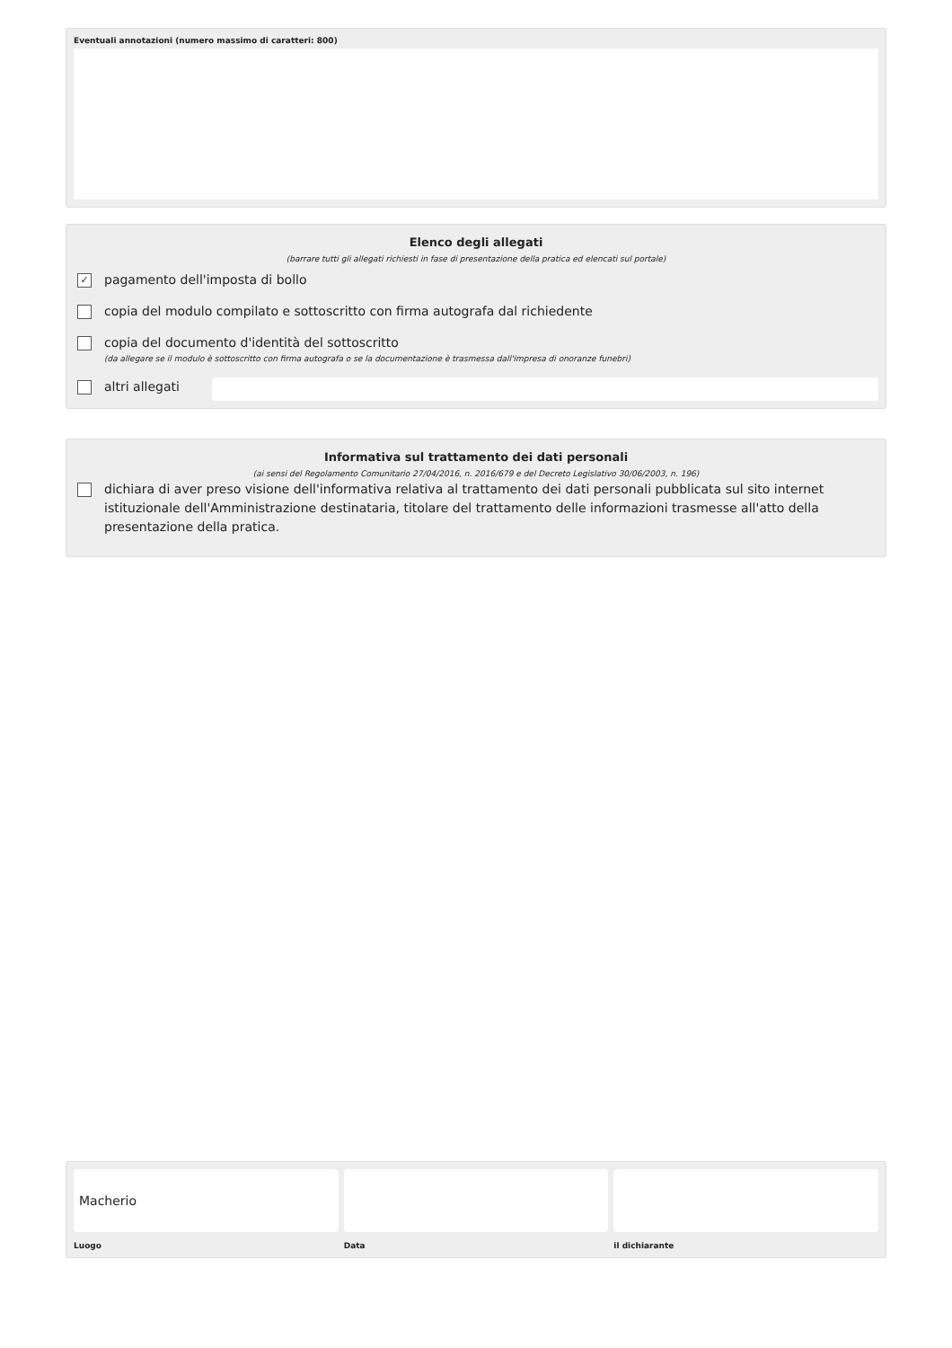Eventuali annotazioni (numero massimo di caratteri: 800)
Elenco degli allegati
(barrare tutti gli allegati richiesti in fase di presentazione della pratica ed elencati sul portale)
✓ pagamento dell'imposta di bollo
copia del modulo compilato e sottoscritto con firma autografa dal richiedente
copia del documento d'identità del sottoscritto
(da allegare se il modulo è sottoscritto con firma autografa o se la documentazione è trasmessa dall'impresa di onoranze funebri)
altri allegati
Informativa sul trattamento dei dati personali
(ai sensi del Regolamento Comunitario 27/04/2016, n. 2016/679 e del Decreto Legislativo 30/06/2003, n. 196)
dichiara di aver preso visione dell'informativa relativa al trattamento dei dati personali pubblicata sul sito internet istituzionale dell'Amministrazione destinataria, titolare del trattamento delle informazioni trasmesse all'atto della presentazione della pratica.
Macherio
Luogo
Data il dichiarante